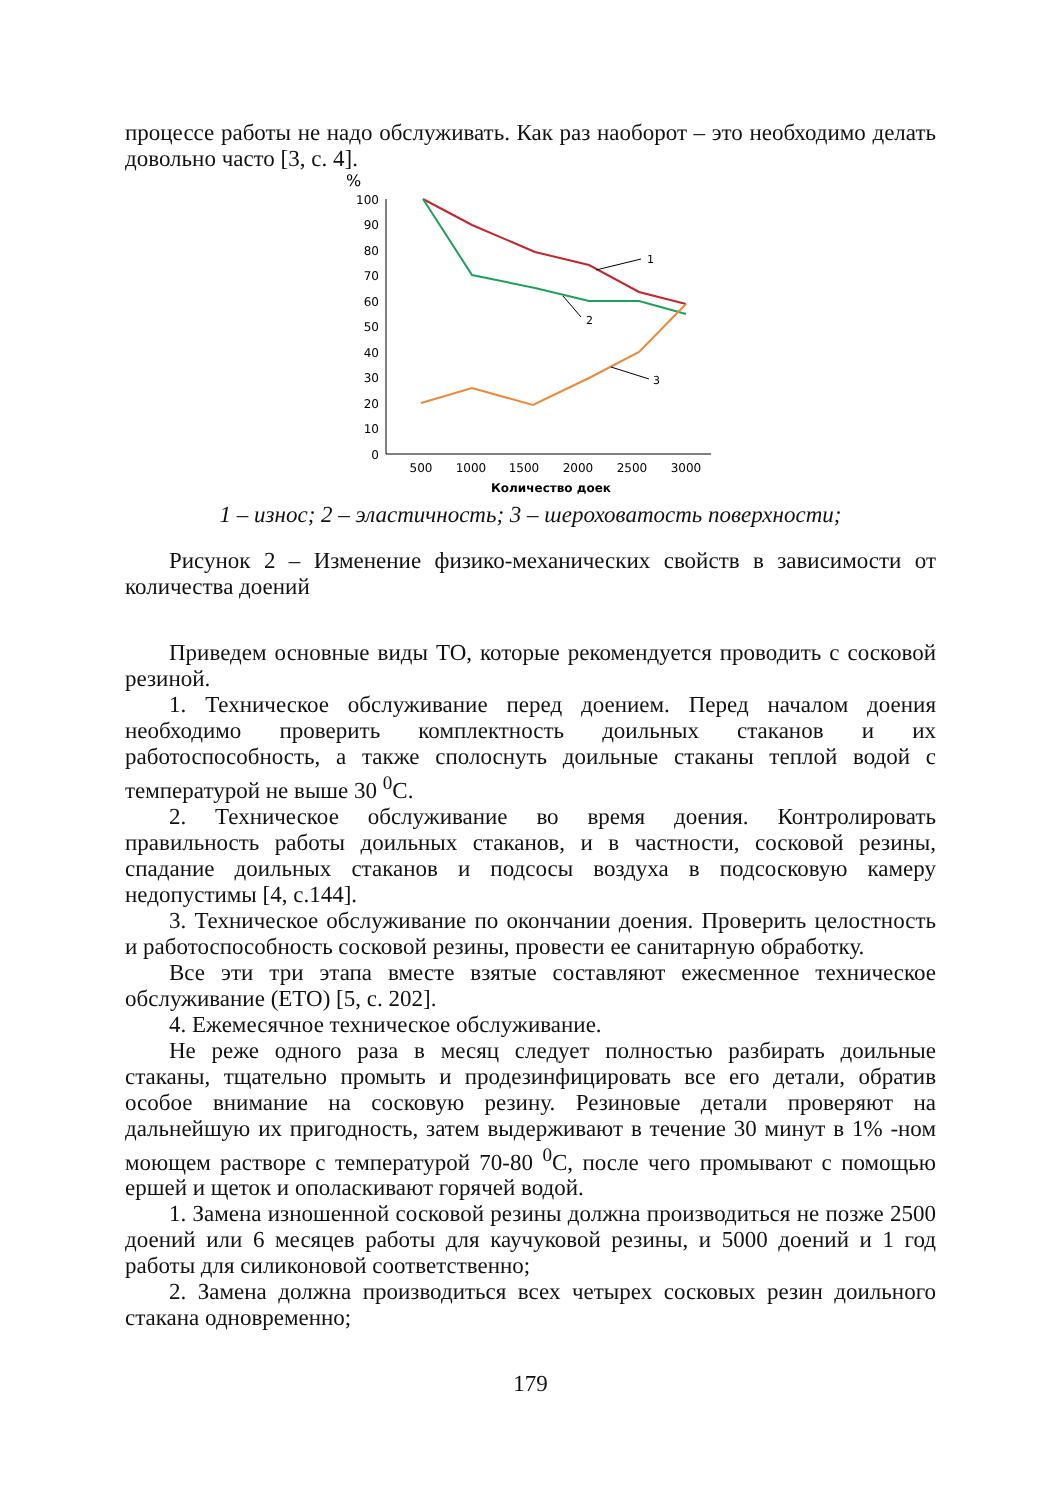процессе работы не надо обслуживать. Как раз наоборот – это необходимо делать довольно часто [3, с. 4].
%
100
90
80
70
60
50
40
30
20
10
0
500
1000
1500
2000
2500
3000
Количество доек
1
2
3
1 – износ; 2 – эластичность; 3 – шероховатость поверхности;
Рисунок 2 – Изменение физико-механических свойств в зависимости от количества доений
Приведем основные виды ТО, которые рекомендуется проводить с сосковой резиной.
1. Техническое обслуживание перед доением. Перед началом доения необходимо проверить комплектность доильных стаканов и их работоспособность, а также сполоснуть доильные стаканы теплой водой с температурой не выше 30 <sup>0</sup>С.
2. Техническое обслуживание во время доения. Контролировать правильность работы доильных стаканов, и в частности, сосковой резины, спадание доильных стаканов и подсосы воздуха в подсосковую камеру недопустимы [4, с.144].
3. Техническое обслуживание по окончании доения. Проверить целостность и работоспособность сосковой резины, провести ее санитарную обработку.
Все эти три этапа вместе взятые составляют ежесменное техническое обслуживание (ЕТО) [5, с. 202].
4. Ежемесячное техническое обслуживание.
Не реже одного раза в месяц следует полностью разбирать доильные стаканы, тщательно промыть и продезинфицировать все его детали, обратив особое внимание на сосковую резину. Резиновые детали проверяют на дальнейшую их пригодность, затем выдерживают в течение 30 минут в 1% -ном моющем растворе с температурой 70-80 <sup>0</sup>С, после чего промывают с помощью ершей и щеток и ополаскивают горячей водой.
1. Замена изношенной сосковой резины должна производиться не позже 2500 доений или 6 месяцев работы для каучуковой резины, и 5000 доений и 1 год работы для силиконовой соответственно;
2. Замена должна производиться всех четырех сосковых резин доильного стакана одновременно;
179